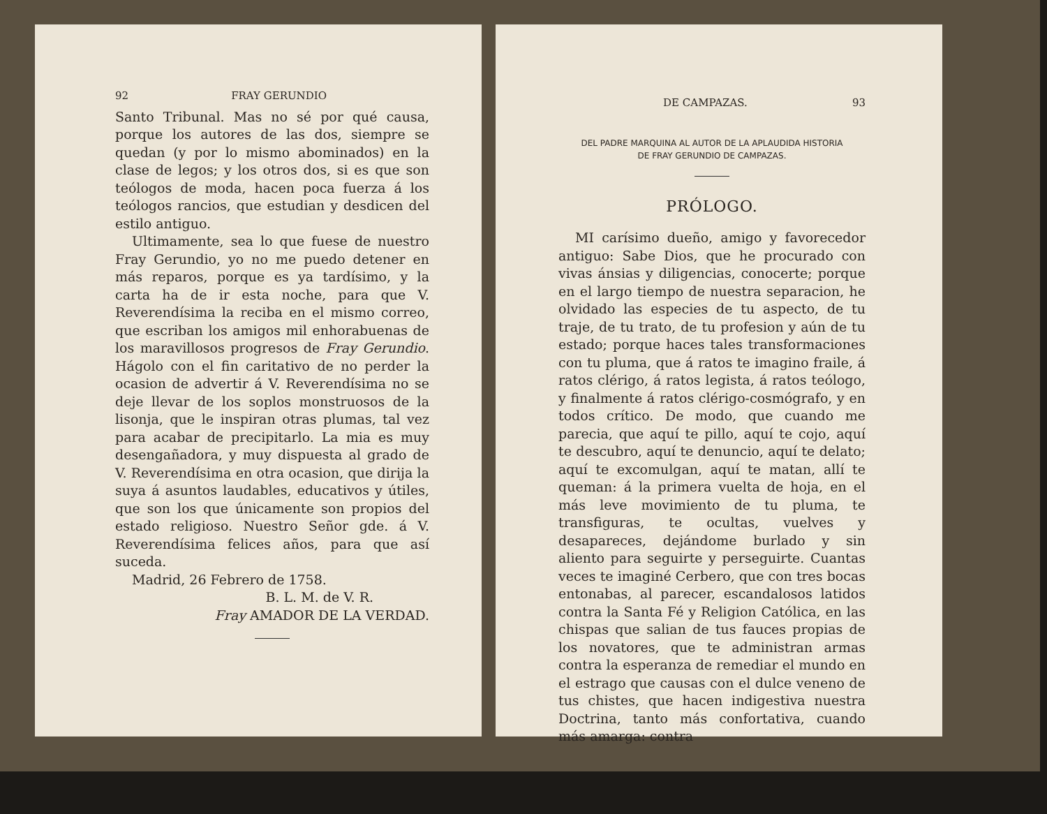92 FRAY GERUNDIO
Santo Tribunal. Mas no sé por qué causa, porque los autores de las dos, siempre se quedan (y por lo mismo abominados) en la clase de legos; y los otros dos, si es que son teólogos de moda, hacen poca fuerza á los teólogos rancios, que estudian y desdicen del estilo antiguo.
Ultimamente, sea lo que fuese de nuestro Fray Gerundio, yo no me puedo detener en más reparos, porque es ya tardísimo, y la carta ha de ir esta noche, para que V. Reverendísima la reciba en el mismo correo, que escriban los amigos mil enhorabuenas de los maravillosos progresos de Fray Gerundio. Hágolo con el fin caritativo de no perder la ocasion de advertir á V. Reverendísima no se deje llevar de los soplos monstruosos de la lisonja, que le inspiran otras plumas, tal vez para acabar de precipitarlo. La mia es muy desengañadora, y muy dispuesta al grado de V. Reverendísima en otra ocasion, que dirija la suya á asuntos laudables, educativos y útiles, que son los que únicamente son propios del estado religioso. Nuestro Señor gde. á V. Reverendísima felices años, para que así suceda.
Madrid, 26 Febrero de 1758.
B. L. M. de V. R.
Fray AMADOR DE LA VERDAD.
DE CAMPAZAS. 93
DEL PADRE MARQUINA AL AUTOR DE LA APLAUDIDA HISTORIA
DE FRAY GERUNDIO DE CAMPAZAS.
PRÓLOGO.
MI carísimo dueño, amigo y favorecedor antiguo: Sabe Dios, que he procurado con vivas ánsias y diligencias, conocerte; porque en el largo tiempo de nuestra separacion, he olvidado las especies de tu aspecto, de tu traje, de tu trato, de tu profesion y aún de tu estado; porque haces tales transformaciones con tu pluma, que á ratos te imagino fraile, á ratos clérigo, á ratos legista, á ratos teólogo, y finalmente á ratos clérigo-cosmógrafo, y en todos crítico. De modo, que cuando me parecia, que aquí te pillo, aquí te cojo, aquí te descubro, aquí te denuncio, aquí te delato; aquí te excomulgan, aquí te matan, allí te queman: á la primera vuelta de hoja, en el más leve movimiento de tu pluma, te transfiguras, te ocultas, vuelves y desapareces, dejándome burlado y sin aliento para seguirte y perseguirte. Cuantas veces te imaginé Cerbero, que con tres bocas entonabas, al parecer, escandalosos latidos contra la Santa Fé y Religion Católica, en las chispas que salian de tus fauces propias de los novatores, que te administran armas contra la esperanza de remediar el mundo en el estrago que causas con el dulce veneno de tus chistes, que hacen indigestiva nuestra Doctrina, tanto más confortativa, cuando más amarga: contra